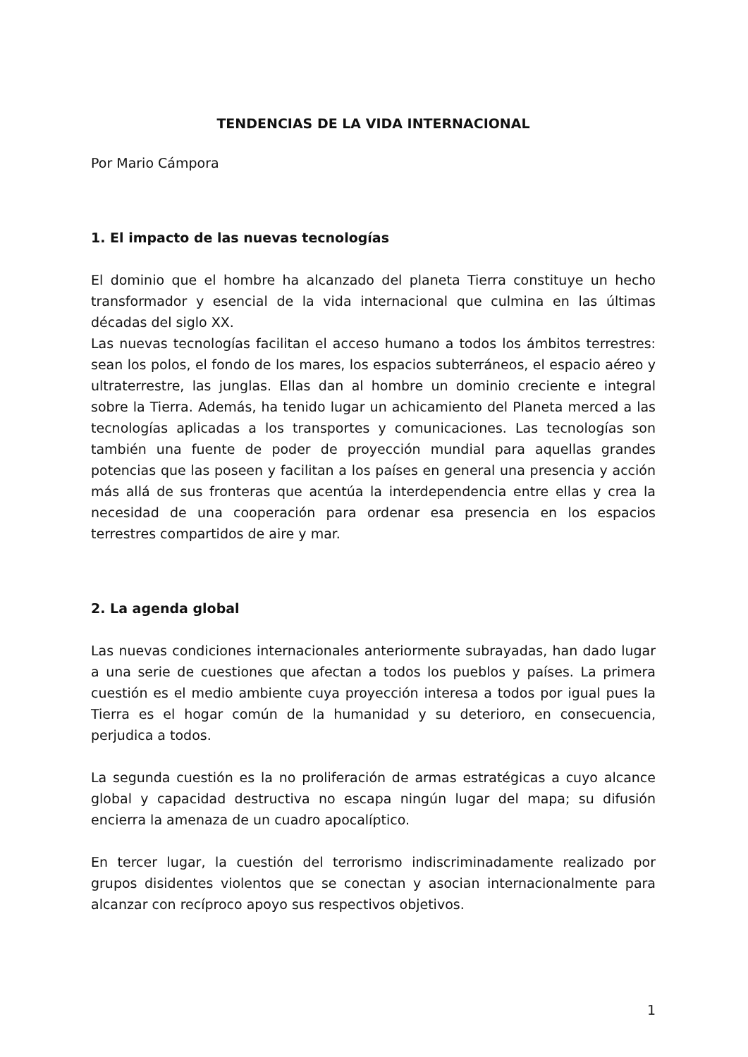TENDENCIAS DE LA VIDA INTERNACIONAL
Por Mario Cámpora
1. El impacto de las nuevas tecnologías
El dominio que el hombre ha alcanzado del planeta Tierra constituye un hecho transformador y esencial de la vida internacional que culmina en las últimas décadas del siglo XX.
Las nuevas tecnologías facilitan el acceso humano a todos los ámbitos terrestres: sean los polos, el fondo de los mares, los espacios subterráneos, el espacio aéreo y ultraterrestre, las junglas. Ellas dan al hombre un dominio creciente e integral sobre la Tierra. Además, ha tenido lugar un achicamiento del Planeta merced a las tecnologías aplicadas a los transportes y comunicaciones. Las tecnologías son también una fuente de poder de proyección mundial para aquellas grandes potencias que las poseen y facilitan a los países en general una presencia y acción más allá de sus fronteras que acentúa la interdependencia entre ellas y crea la necesidad de una cooperación para ordenar esa presencia en los espacios terrestres compartidos de aire y mar.
2. La agenda global
Las nuevas condiciones internacionales anteriormente subrayadas, han dado lugar a una serie de cuestiones que afectan a todos los pueblos y países. La primera cuestión es el medio ambiente cuya proyección interesa a todos por igual pues la Tierra es el hogar común de la humanidad y su deterioro, en consecuencia, perjudica a todos.
La segunda cuestión es la no proliferación de armas estratégicas a cuyo alcance global y capacidad destructiva no escapa ningún lugar del mapa; su difusión encierra la amenaza de un cuadro apocalíptico.
En tercer lugar, la cuestión del terrorismo indiscriminadamente realizado por grupos disidentes violentos que se conectan y asocian internacionalmente para alcanzar con recíproco apoyo sus respectivos objetivos.
1